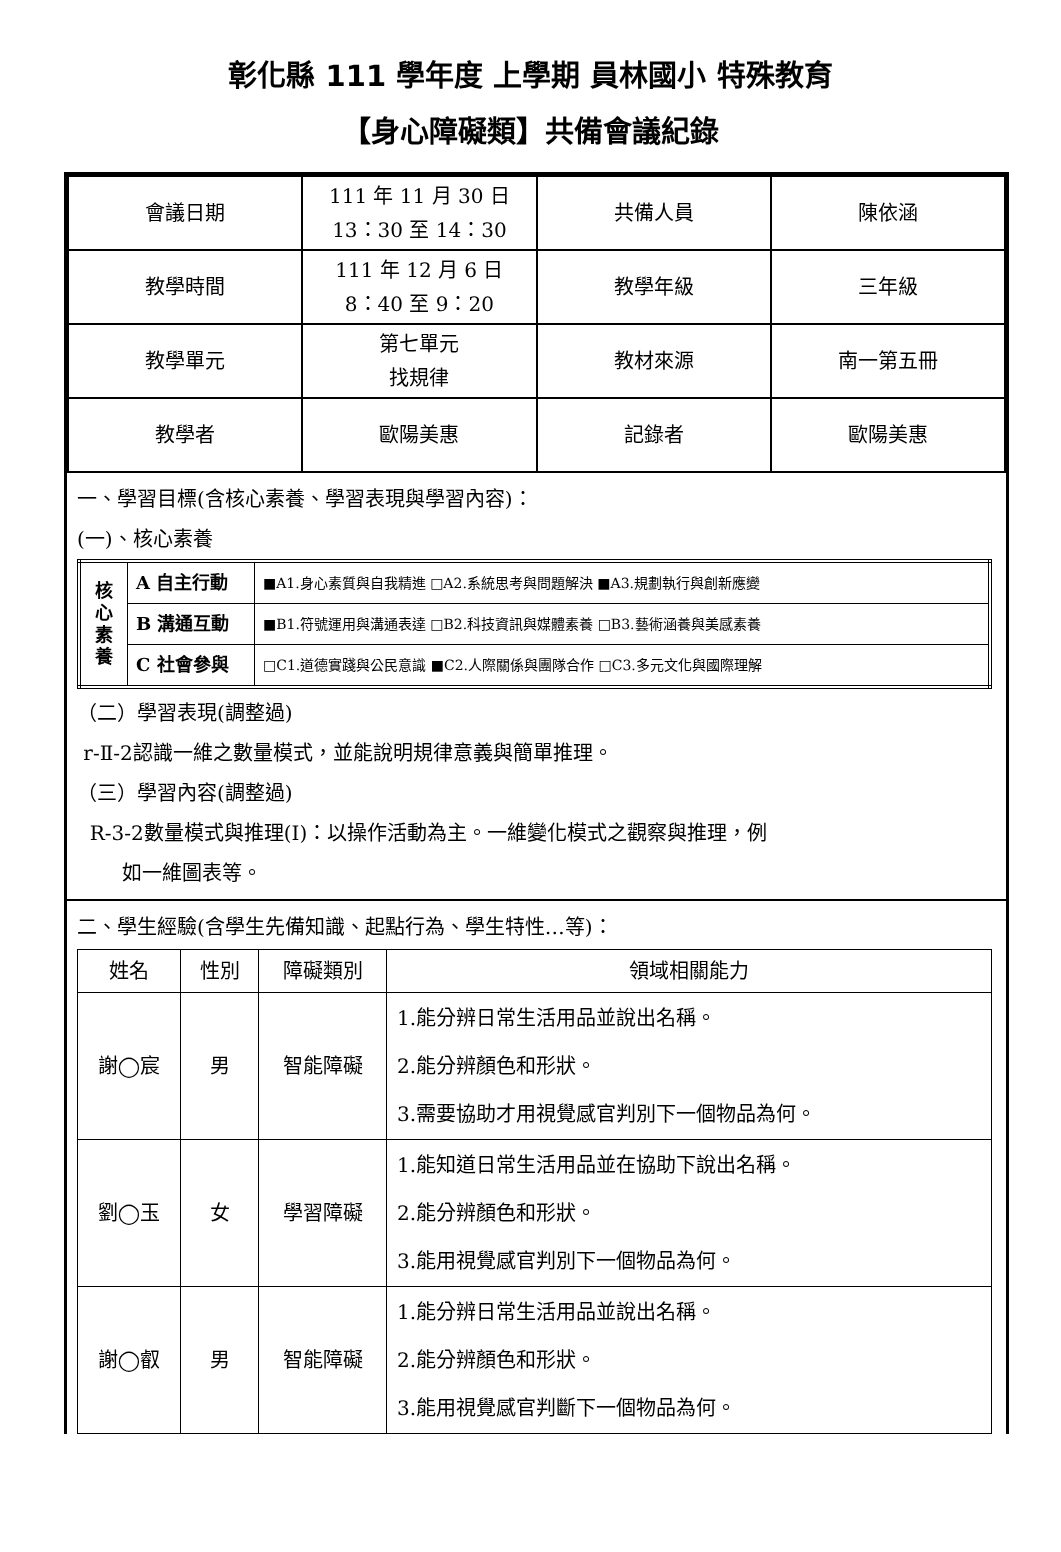彰化縣 111 學年度 上學期 員林國小 特殊教育
【身心障礙類】共備會議紀錄
| 會議日期 | 111 年 11 月 30 日 13：30 至 14：30 | 共備人員 | 陳依涵 |
| 教學時間 | 111 年 12 月 6 日 8：40 至 9：20 | 教學年級 | 三年級 |
| 教學單元 | 第七單元 找規律 | 教材來源 | 南一第五冊 |
| 教學者 | 歐陽美惠 | 記錄者 | 歐陽美惠 |
一、學習目標(含核心素養、學習表現與學習內容)：
(一)、核心素養
| 核 心 素 養 | A 自主行動 | ■A1.身心素質與自我精進 □A2.系統思考與問題解決 ■A3.規劃執行與創新應變 |
| | B 溝通互動 | ■B1.符號運用與溝通表達 □B2.科技資訊與媒體素養 □B3.藝術涵養與美感素養 |
| | C 社會參與 | □C1.道德實踐與公民意識 ■C2.人際關係與團隊合作 □C3.多元文化與國際理解 |
（二）學習表現(調整過)
r-Ⅱ-2認識一維之數量模式，並能說明規律意義與簡單推理。
（三）學習內容(調整過)
R-3-2數量模式與推理(I)：以操作活動為主。一維變化模式之觀察與推理，例
如一維圖表等。
二、學生經驗(含學生先備知識、起點行為、學生特性…等)：
| 姓名 | 性別 | 障礙類別 | 領域相關能力 |
| --- | --- | --- | --- |
| 謝◯宸 | 男 | 智能障礙 | 1.能分辨日常生活用品並說出名稱。 2.能分辨顏色和形狀。 3.需要協助才用視覺感官判別下一個物品為何。 |
| 劉◯玉 | 女 | 學習障礙 | 1.能知道日常生活用品並在協助下說出名稱。 2.能分辨顏色和形狀。 3.能用視覺感官判別下一個物品為何。 |
| 謝◯叡 | 男 | 智能障礙 | 1.能分辨日常生活用品並說出名稱。 2.能分辨顏色和形狀。 3.能用視覺感官判斷下一個物品為何。 |